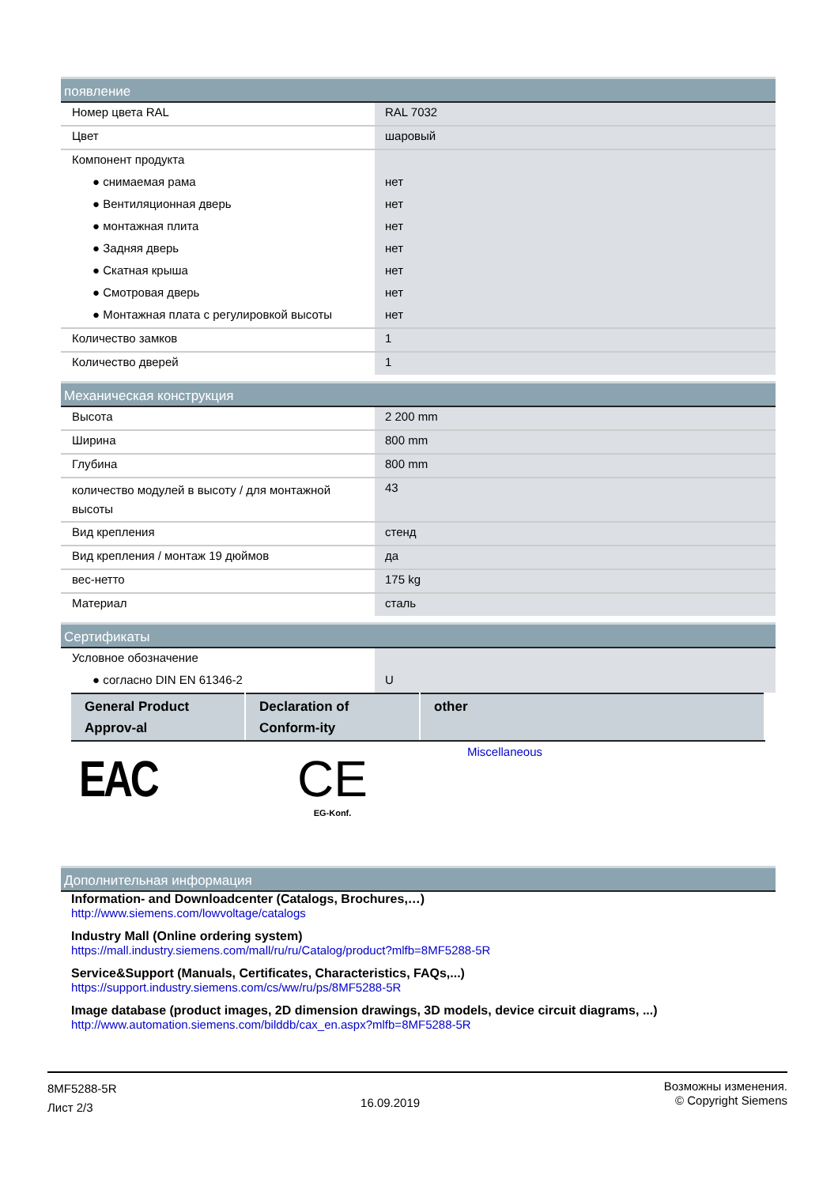появление
| Номер цвета RAL | RAL 7032 |
| Цвет | шаровый |
| Компонент продукта | |
| ● снимаемая рама | нет |
| ● Вентиляционная дверь | нет |
| ● монтажная плита | нет |
| ● Задняя дверь | нет |
| ● Скатная крыша | нет |
| ● Смотровая дверь | нет |
| ● Монтажная плата с регулировкой высоты | нет |
| Количество замков | 1 |
| Количество дверей | 1 |
Механическая конструкция
| Высота | 2 200 mm |
| Ширина | 800 mm |
| Глубина | 800 mm |
| количество модулей в высоту / для монтажной высоты | 43 |
| Вид крепления | стенд |
| Вид крепления / монтаж 19 дюймов | да |
| вес-нетто | 175 kg |
| Материал | сталь |
Сертификаты
| Условное обозначение | |
| ● согласно DIN EN 61346-2 | U |
| General Product Approv-al | Declaration of Conform-ity | other |
| --- | --- | --- |
| EAC | CE EG-Konf. | Miscellaneous |
Дополнительная информация
Information- and Downloadcenter (Catalogs, Brochures,…)
http://www.siemens.com/lowvoltage/catalogs
Industry Mall (Online ordering system)
https://mall.industry.siemens.com/mall/ru/ru/Catalog/product?mlfb=8MF5288-5R
Service&Support (Manuals, Certificates, Characteristics, FAQs,...)
https://support.industry.siemens.com/cs/ww/ru/ps/8MF5288-5R
Image database (product images, 2D dimension drawings, 3D models, device circuit diagrams, ...)
http://www.automation.siemens.com/bilddb/cax_en.aspx?mlfb=8MF5288-5R
8MF5288-5R
Лист 2/3
16.09.2019
Возможны изменения.
© Copyright Siemens